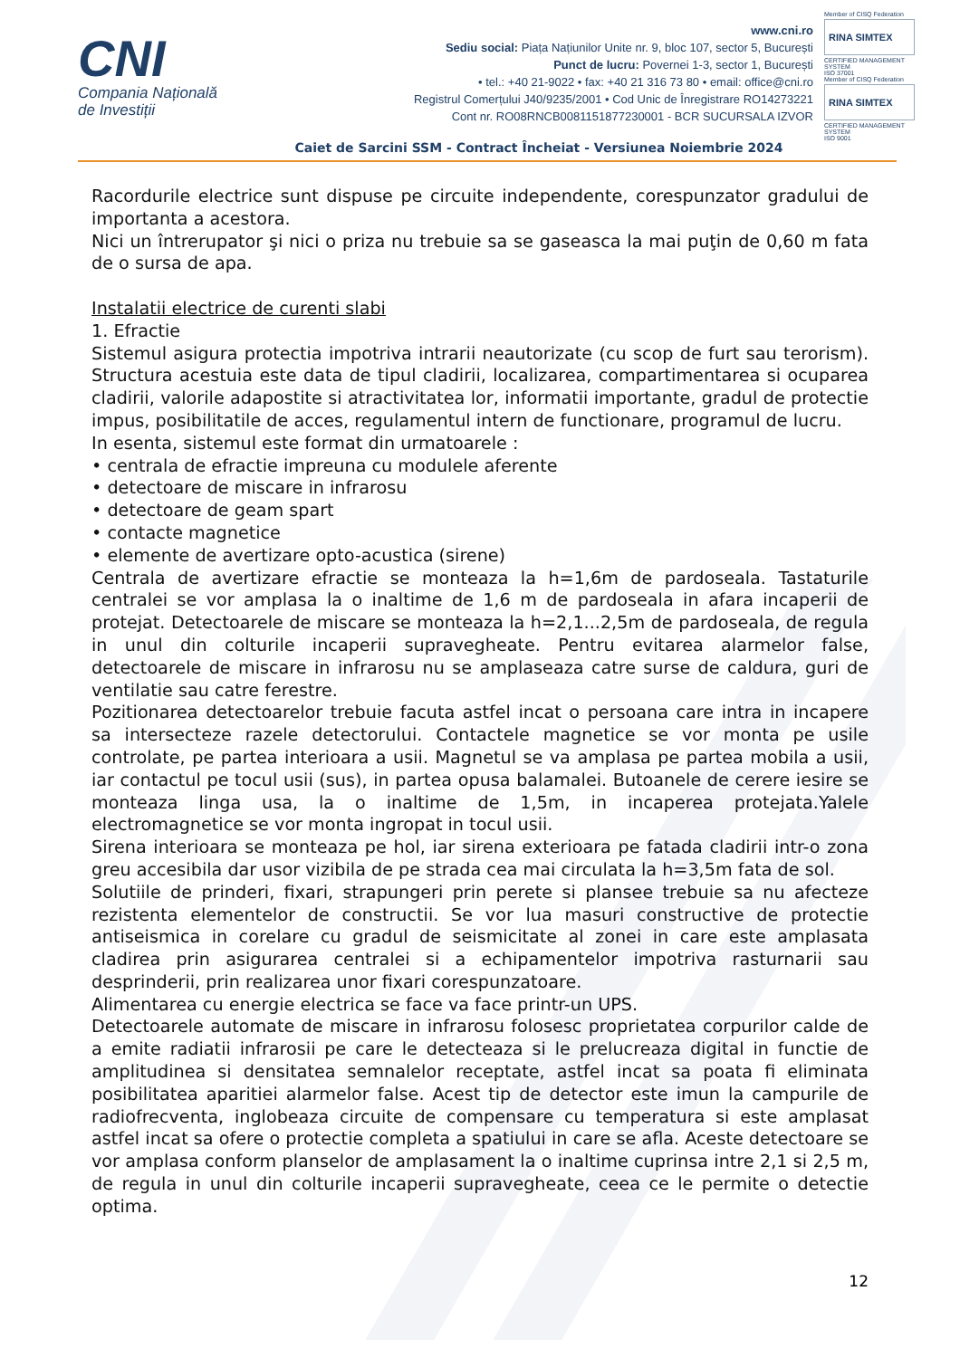CNI
Compania Națională
de Investiții
www.cni.ro
Sediu social: Piața Națiunilor Unite nr. 9, bloc 107, sector 5, București
Punct de lucru: Povernei 1-3, sector 1, București
• tel.: +40 21-9022 • fax: +40 21 316 73 80 • email: office@cni.ro
Registrul Comerțului J40/9235/2001 • Cod Unic de Înregistrare RO14273221
Cont nr. RO08RNCB0081151877230001 - BCR SUCURSALA IZVOR
Member of CISQ Federation
RINA SIMTEX
CERTIFIED MANAGEMENT SYSTEM
ISO 37001
Member of CISQ Federation
RINA SIMTEX
CERTIFIED MANAGEMENT SYSTEM
ISO 9001
Caiet de Sarcini SSM - Contract Încheiat - Versiunea Noiembrie 2024
Racordurile electrice sunt dispuse pe circuite independente, corespunzator gradului de importanta a acestora.
Nici un întrerupator şi nici o priza nu trebuie sa se gaseasca la mai puţin de 0,60 m fata de o sursa de apa.
Instalatii electrice de curenti slabi
1. Efractie
Sistemul asigura protectia impotriva intrarii neautorizate (cu scop de furt sau terorism). Structura acestuia este data de tipul cladirii, localizarea, compartimentarea si ocuparea cladirii, valorile adapostite si atractivitatea lor, informatii importante, gradul de protectie impus, posibilitatile de acces, regulamentul intern de functionare, programul de lucru.
In esenta, sistemul este format din urmatoarele :
• centrala de efractie impreuna cu modulele aferente
• detectoare de miscare in infrarosu
• detectoare de geam spart
• contacte magnetice
• elemente de avertizare opto-acustica (sirene)
Centrala de avertizare efractie se monteaza la h=1,6m de pardoseala. Tastaturile centralei se vor amplasa la o inaltime de 1,6 m de pardoseala in afara incaperii de protejat. Detectoarele de miscare se monteaza la h=2,1...2,5m de pardoseala, de regula in unul din colturile incaperii supravegheate. Pentru evitarea alarmelor false, detectoarele de miscare in infrarosu nu se amplaseaza catre surse de caldura, guri de ventilatie sau catre ferestre.
Pozitionarea detectoarelor trebuie facuta astfel incat o persoana care intra in incapere sa intersecteze razele detectorului. Contactele magnetice se vor monta pe usile controlate, pe partea interioara a usii. Magnetul se va amplasa pe partea mobila a usii, iar contactul pe tocul usii (sus), in partea opusa balamalei. Butoanele de cerere iesire se monteaza linga usa, la o inaltime de 1,5m, in incaperea protejata.Yalele electromagnetice se vor monta ingropat in tocul usii.
Sirena interioara se monteaza pe hol, iar sirena exterioara pe fatada cladirii intr-o zona greu accesibila dar usor vizibila de pe strada cea mai circulata la h=3,5m fata de sol.
Solutiile de prinderi, fixari, strapungeri prin perete si plansee trebuie sa nu afecteze rezistenta elementelor de constructii. Se vor lua masuri constructive de protectie antiseismica in corelare cu gradul de seismicitate al zonei in care este amplasata cladirea prin asigurarea centralei si a echipamentelor impotriva rasturnarii sau desprinderii, prin realizarea unor fixari corespunzatoare.
Alimentarea cu energie electrica se face va face printr-un UPS.
Detectoarele automate de miscare in infrarosu folosesc proprietatea corpurilor calde de a emite radiatii infrarosii pe care le detecteaza si le prelucreaza digital in functie de amplitudinea si densitatea semnalelor receptate, astfel incat sa poata fi eliminata posibilitatea aparitiei alarmelor false. Acest tip de detector este imun la campurile de radiofrecventa, inglobeaza circuite de compensare cu temperatura si este amplasat astfel incat sa ofere o protectie completa a spatiului in care se afla. Aceste detectoare se vor amplasa conform planselor de amplasament la o inaltime cuprinsa intre 2,1 si 2,5 m, de regula in unul din colturile incaperii supravegheate, ceea ce le permite o detectie optima.
12